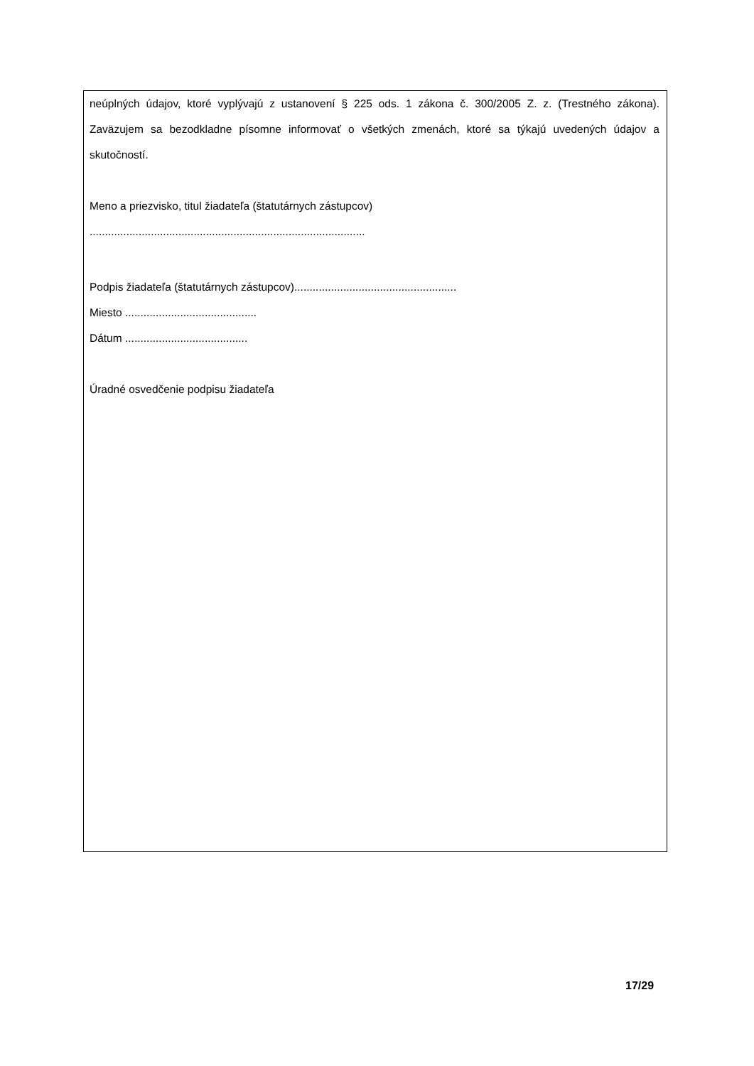neúplných údajov, ktoré vyplývajú z ustanovení § 225 ods. 1 zákona č. 300/2005 Z. z. (Trestného zákona). Zaväzujem sa bezodkladne písomne informovať o všetkých zmenách, ktoré sa týkajú uvedených údajov a skutočností.
Meno a priezvisko, titul žiadateľa (štatutárnych zástupcov)
..........................................................................................
Podpis žiadateľa (štatutárnych zástupcov).....................................................
Miesto ...........................................
Dátum ........................................
Úradné osvedčenie podpisu žiadateľa
17/29